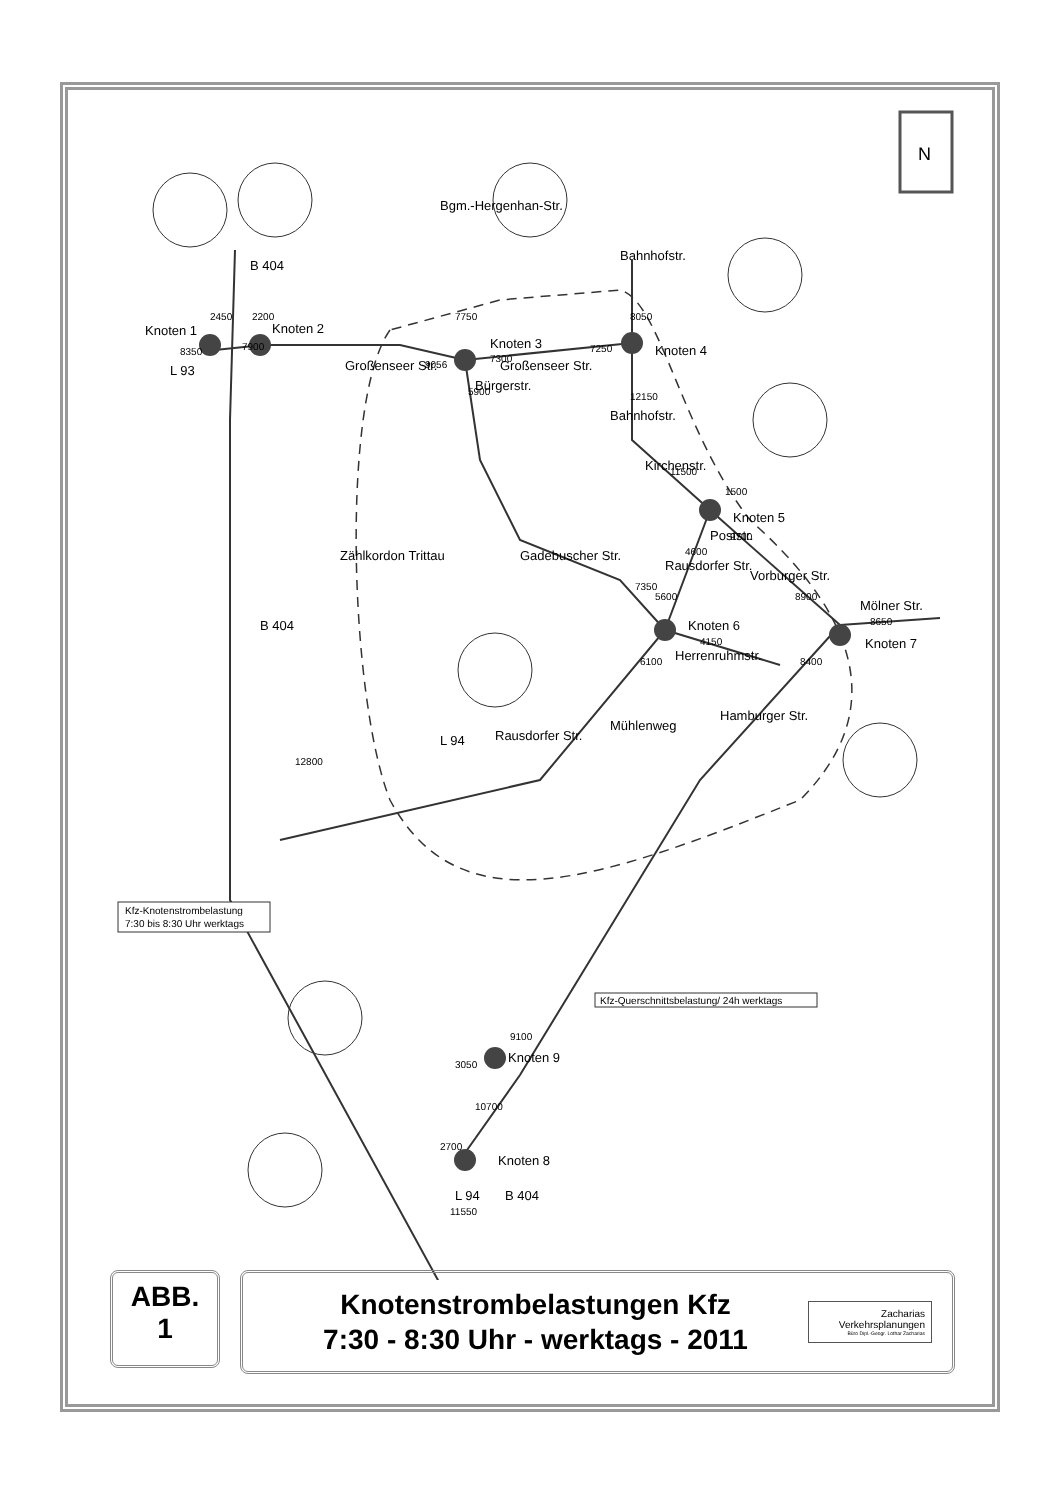Knoten 1
Knoten 2
Knoten 3
Knoten 4
Knoten 5
Knoten 6
Knoten 7
Knoten 8
Knoten 9
L 93
L 94
L 94
B 404
B 404
B 404
Großenseer Str.
Großenseer Str.
Bgm.-Hergenhan-Str.
Bürgerstr.
Bahnhofstr.
Bahnhofstr.
Kirchenstr.
Rausdorfer Str.
Poststr.
Vorburger Str.
Mölner Str.
Gadebuscher Str.
Herrenruhmstr.
Hamburger Str.
Rausdorfer Str.
Mühlenweg
Zählkordon Trittau
8350
7900
2450
2200
9056
7300
7250
7750
5900
8050
12150
11500
1500
4600
9700
8900
8650
5600
7350
4150
6100
8400
12800
3050
9100
10700
2700
11550
Kfz-Knotenstrombelastung
7:30 bis 8:30 Uhr werktags
Kfz-Querschnittsbelastung/ 24h werktags
N
ABB.
1
Knotenstrombelastungen Kfz
7:30 - 8:30 Uhr - werktags - 2011
Zacharias
Verkehrsplanungen
Büro Dipl.-Geogr. Lothar Zacharias